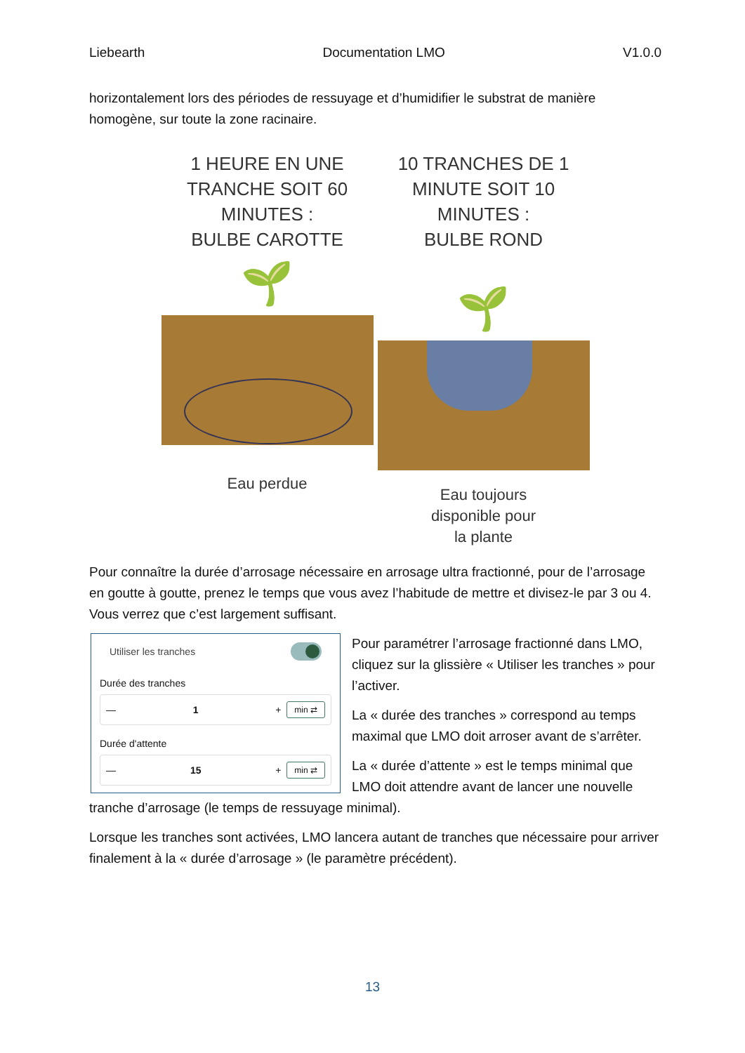Liebearth Documentation LMO V1.0.0
horizontalement lors des périodes de ressuyage et d’humidifier le substrat de manière homogène, sur toute la zone racinaire.
1 HEURE EN UNE
TRANCHE SOIT 60
MINUTES :
BULBE CAROTTE
🌱
Eau perdue
10 TRANCHES DE 1
MINUTE SOIT 10
MINUTES :
BULBE ROND
🌱
Eau toujours
disponible pour
la plante
Pour connaître la durée d’arrosage nécessaire en arrosage ultra fractionné, pour de l’arrosage en goutte à goutte, prenez le temps que vous avez l’habitude de mettre et divisez-le par 3 ou 4. Vous verrez que c’est largement suffisant.
Utiliser les tranches
Durée des tranches
— 1 +
min ⇄
Durée d'attente
— 15 +
min ⇄
Pour paramétrer l’arrosage fractionné dans LMO, cliquez sur la glissière « Utiliser les tranches » pour l’activer.
La « durée des tranches » correspond au temps maximal que LMO doit arroser avant de s’arrêter.
La « durée d’attente » est le temps minimal que LMO doit attendre avant de lancer une nouvelle tranche d’arrosage (le temps de ressuyage minimal).
Lorsque les tranches sont activées, LMO lancera autant de tranches que nécessaire pour arriver finalement à la « durée d’arrosage » (le paramètre précédent).
13